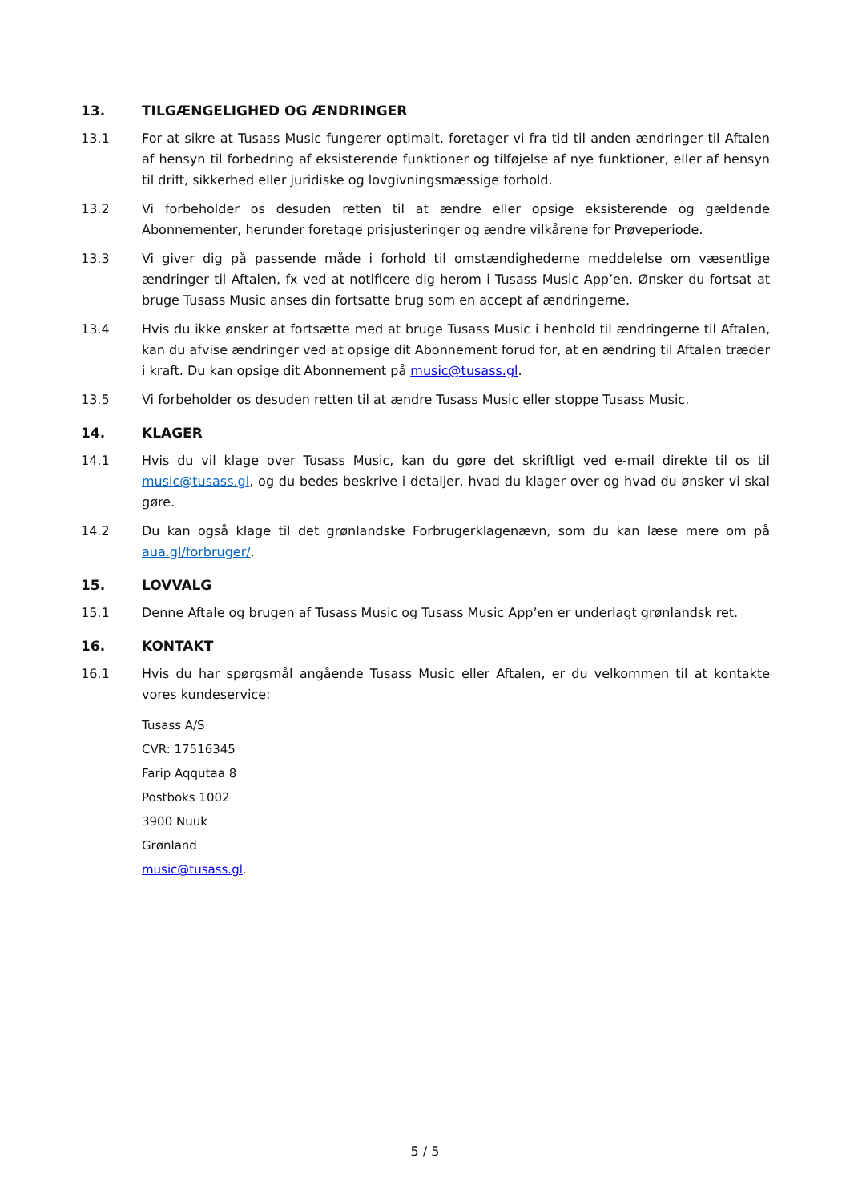13. TILGÆNGELIGHED OG ÆNDRINGER
13.1 For at sikre at Tusass Music fungerer optimalt, foretager vi fra tid til anden ændringer til Aftalen af hensyn til forbedring af eksisterende funktioner og tilføjelse af nye funktioner, eller af hensyn til drift, sikkerhed eller juridiske og lovgivningsmæssige forhold.
13.2 Vi forbeholder os desuden retten til at ændre eller opsige eksisterende og gældende Abonnementer, herunder foretage prisjusteringer og ændre vilkårene for Prøveperiode.
13.3 Vi giver dig på passende måde i forhold til omstændighederne meddelelse om væsentlige ændringer til Aftalen, fx ved at notificere dig herom i Tusass Music App’en. Ønsker du fortsat at bruge Tusass Music anses din fortsatte brug som en accept af ændringerne.
13.4 Hvis du ikke ønsker at fortsætte med at bruge Tusass Music i henhold til ændringerne til Aftalen, kan du afvise ændringer ved at opsige dit Abonnement forud for, at en ændring til Aftalen træder i kraft. Du kan opsige dit Abonnement på music@tusass.gl.
13.5 Vi forbeholder os desuden retten til at ændre Tusass Music eller stoppe Tusass Music.
14. KLAGER
14.1 Hvis du vil klage over Tusass Music, kan du gøre det skriftligt ved e-mail direkte til os til music@tusass.gl, og du bedes beskrive i detaljer, hvad du klager over og hvad du ønsker vi skal gøre.
14.2 Du kan også klage til det grønlandske Forbrugerklagenævn, som du kan læse mere om på aua.gl/forbruger/.
15. LOVVALG
15.1 Denne Aftale og brugen af Tusass Music og Tusass Music App’en er underlagt grønlandsk ret.
16. KONTAKT
16.1 Hvis du har spørgsmål angående Tusass Music eller Aftalen, er du velkommen til at kontakte vores kundeservice:
Tusass A/S
CVR: 17516345
Farip Aqqutaa 8
Postboks 1002
3900 Nuuk
Grønland
music@tusass.gl.
5 / 5